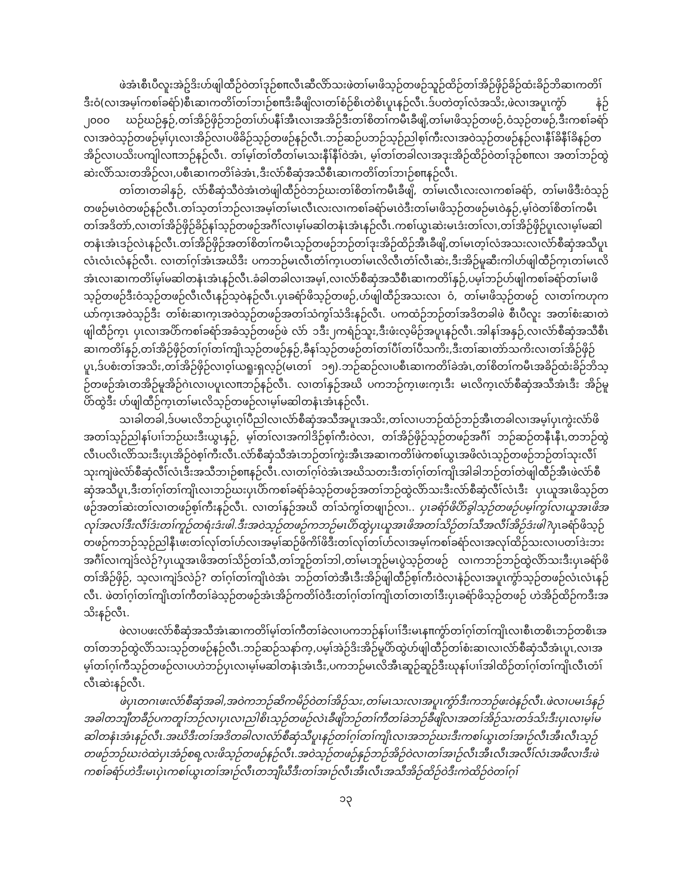ဖဲအံၤစီၤပီလူးအဲဥ်ဒိးဟ်ဖျါထီဉ်ဝဲတၢ်ဒုဉ်စπလီၤဆီလိာ်သးဖဲတၢ်မၢဖိသ့ဉ်တဖဉ်သူဉ်ထိဉ်တၢ်အိဉ်ဖှိဉ်ခိဉ်ထံးခိဉ်ဘိဆၢကတိၢ်ဒီးဝံ(လၢအမ့ၢ်ကစၢ်ခရံာ်)စီၤဆၢကတိၢ်တၢ်ဘၢဉ်စπဒီးခီဖျိလၢတၢ်စံဉ်စိၤတဲစိၤပူၤနဉ်လီၤ.ဒ်ပတဲတ့ၢ်လံအသိး,ဖဲလၢအပူၤကွံာ် နံဉ် ၂၀၀၀ ဃဉ်ဃဉ်နှဉ်,တၢ်အိဉ်ဖှိဉ်ဘဉ်တၢ်ဟ်ပနီၢ်အီၤလၢအအိဉ်ဒီးတၢ်စိတၢ်ကမီၤခီဖျိ,တၢ်မၢဖိသ့ဉ်တဖဉ်,ဝံသ့ဉ်တဖဉ်,ဒီးကစၢ်ခရံာ် လၢအဝဲသ့ဉ်တဖဉ်မ့ၢ်ပှၤလၢအိဉ်လၢပဖိခိဉ်သ့ဉ်တဖဉ်နဉ်လီၤ.ဘဉ်ဆဉ်ပဘဉ်သ့ဉ်ညါစ့ၢ်ကီးလၢအဝဲသ့ဉ်တဖဉ်နဉ်လၢနီၢ်ခိနီၢ်ခိနဉ်တအိဉ်လၢပသိးပကျါလπဘဉ်နဉ်လီၤ. တၢ်မ့ၢ်တၢ်တီတၢ်မၤသးနီၢ်နီၢ်ဝဲအံၤ, မ့ၢ်တၢ်တခါလၢအဒုးအိဉ်ထိဉ်ဝဲတၢ်ဒုဉ်စπလၢ အတၢ်ဘဉ်ထွဲဆဲးလိာ်သးတအိဉ်လၢ,ပစီၤဆၢကတိၢ်ခဲအံၤ,ဒီးလံာ်စီဆှံအသီစီၤဆၢကတိၢ်တၢ်ဘၢဉ်စπနဉ်လီၤ.
တၢ်တၢတခါနှဉ်, လံာ်စီဆှံသီဝဲအံၤတဲဖျါထီဉ်ဝဲဘဉ်ဃးတၢ်စိတၢ်ကမီၤခီဖျိ, တၢ်မၤလီၤလးလၢကစၢ်ခရံာ်, တၢ်မၢဖိဒီးဝံသ့ဉ်တဖဉ်မၤဝဲတဖဉ်နဉ်လီၤ.တၢ်သ့တၢ်ဘဉ်လၢအမ့ၢ်တၢ်မၤလီၤလးလၢကစၢ်ခရံာ်မၤဝဲဒီးတၢ်မၢဖိသ့ဉ်တဖဉ်မၤဝဲနှဉ်,မ့ၢ်ဝဲတၢ်စိတၢ်ကမီၤတၢ်အဒိတဲာ်,လၢတၢ်အိဉ်ဖှိဉ်ခိဉ်နၢ်သ့ဉ်တဖဉ်အဂီၢ်လၢမ့ၢ်မဆါတနံၤအံၤနဉ်လီၤ.ကစၢ်ယွၤဆဲးမၤဒံးတၢ်လၢ,တၢ်အိဉ်ဖှိဉ်ပူၤလၢမ့ၢ်မဆါတနံၤအံၤဒဉ်လဲၤနဉ်လီၤ.တၢ်အိဉ်ဖှိဉ်အတၢ်စိတၢ်ကမီၤသ့ဉ်တဖဉ်ဘဉ်တၢ်ဒုးအိဉ်ထိဉ်အီၤခီဖျိ,တၢ်မၤတ့ၢ်လံအသးလၢလံာ်စီဆှံအသီပူၤလံၤလံၤလံနဉ်လီၤ. လၢတၢ်ဂ့ၢ်အံၤအဃိဒီး ပကဘဉ်မၤလီၤတံၢ်က့ၤပတၢ်မၤလိလီၤတံၢ်လီၤဆဲး,ဒီးအိဉ်မူဆီးကါဟ်ဖျါထီဉ်က့ၤတၢ်မၤလိအံၤလၢဆၢကတိၢ်မ့ၢ်မဆါတနံၤအံၤနဉ်လီၤ.ခံခါတခါလၢအမ့ၢ်,လၢလံာ်စီဆှံအသီစီၤဆၢကတိၢ်နှဉ်,ပမ့ၢ်ဘဉ်ဟ်ဖျါကစၢ်ခရံာ်တၢ်မၢဖိသ့ဉ်တဖဉ်ဒီးဝံသ့ဉ်တဖဉ်လီၤလီၤနဉ်သ့ဝဲနဉ်လီၤ.ပှၤခရံာ်ဖိသ့ဉ်တဖဉ်,ဟ်ဖျါထီဉ်အသးလၢ ဝံ, တၢ်မၢဖိသ့ဉ်တဖဉ် လၢတၢ်ကဟုကယာ်က့ၤအဝဲသ့ဉ်ဒီး တၢ်စံးဆၢက့ၤအဝဲသ့ဉ်တဖဉ်အတၢ်သံကွၢ်သံဒိးနဉ်လီၤ. ပကထံဉ်ဘဉ်တၢ်အဒိတခါဖဲ စီၤပီလူး အတၢ်စံးဆၢတဲဖျါထီဉ်က့ၤ ပှၤလၢအပိာ်ကစၢ်ခရံာ်အခံသ့ဉ်တဖဉ်ဖဲ လံာ် ၁ဒီး၂ကရံဉ်သူး,ဒီးဖံးလ့မိဉ်အပူၤနဉ်လီၤ.အါနၢ်အနှဉ်,လၢလံာ်စီဆှံအသီစီၤဆၢကတိၢ်နှဉ်,တၢ်အိဉ်ဖှိဉ်တၢ်ဂ့ၢ်တၢ်ကျိၤသ့ဉ်တဖဉ်နှဉ်,ခီနၢ်သ့ဉ်တဖဉ်တၢ်တၢ်ပီၢ်တၢ်ပီသကိး,ဒီးတၢ်ဆၢတဲာ်သကိးလၢတၢ်အိဉ်ဖှိဉ်ပူၤ,ဒ်ပစံးတၢ်အသိး,တၢ်အိဉ်ဖှိဉ်လၢဝ့ၢ်ယရူးရှလ့ဉ်(မၤတၢ် ၁၅).ဘဉ်ဆဉ်လၢပစီၤဆၢကတိၢ်ခဲအံၤ,တၢ်စိတၢ်ကမီၤအခိဉ်ထံးခိဉ်ဘိသ့ဉ်တဖဉ်အံၤတအိဉ်မူအိဉ်ဂဲၤလၢပပူၤလπဘဉ်နဉ်လီၤ. လၢတၢ်နှဉ်အဃိ ပကဘဉ်က့ၤဖးက့ၤဒီး မၤလိက့ၤလံာ်စီဆှံအသီအံၤဒီး အိဉ်မူပိာ်ထွဲဒီး ဟ်ဖျါထီဉ်က့ၤတၢ်မၤလိသ့ဉ်တဖဉ်လၢမ့ၢ်မဆါတနံၤအံၤနဉ်လီၤ.
သၢခါတခါ,ဒ်ပမၤလိဘဉ်ယွၤဂ့ၢ်ပီညါလၢလံာ်စီဆှံအသီအပူၤအသိး,တၢ်လၢပဘဉ်ထံဉ်ဘဉ်အီၤတခါလၢအမ့ၢ်ပှၤကွဲးလံာ်ဖိအတၢ်သ့ဉ်ညါနၢ်ပၢၢ်ဘဉ်ဃးဒီးယွၤနှဉ်, မ့ၢ်တၢ်လၢအကါဒိဉ်စ့ၢ်ကီးဝဲလၢ, တၢ်အိဉ်ဖှိဉ်သ့ဉ်တဖဉ်အဂီၢ် ဘဉ်ဆဉ်တနီၤနီၤ,တဘဉ်ထွဲလီၤပလိၤလိာ်သးဒီးပှၤအိဉ်ဝဲစ့ၢ်ကီးလီၤ.လံာ်စီဆှံသီအံၤဘဉ်တၢ်ကွဲးအီၤအဆၢကတိၢ်ဖဲကစၢ်ယွၤအဖိလံၤသ့ဉ်တဖဉ်ဘဉ်တၢ်သုးလီၢ်သုးကျဲဖဲလံာ်စီဆှံလီၢ်လံၤဒီးအသီဘၢဉ်စπနဉ်လီၤ.လၢတၢ်ဂ့ၢ်ဝဲအံၤအဃိသတးဒီးတၢ်ဂ့ၢ်တၢ်ကျိၤအါခါဘဉ်တၢ်တဲဖျါထီဉ်အီၤဖဲလံာ်စီဆှံအသီပူၤ,ဒီးတၢ်ဂ့ၢ်တၢ်ကျိၤလၢဘဉ်ဃးပှၤပိာ်ကစၢ်ခရံာ်ခံသ့ဉ်တဖဉ်အတၢ်ဘဉ်ထွဲလိာ်သးဒီးလံာ်စီဆှံလီၢ်လံၤဒီး ပှၤယူအၤဖိသ့ဉ်တဖဉ်အတၢ်ဆဲးတၢ်လၢတဖဉ်စ့ၢ်ကီးနဉ်လီၤ. လၢတၢ်နှဉ်အဃိ တၢ်သံကွၢ်တဖျၢဉ်လၢ.. ပှၤခရံာ်ဖိပိာ်ခွါသ့ဉ်တဖဉ်ပမ့ၢ်ကွၢ်လၢယူအၤဖိအလုၢ်အလၢ်ဒီးလီၢ်ဒံးတၢ်ကူဉ်တရံးဒံးဖါ.ဒီးအဝဲသ့ဉ်တဖဉ်ကဘဉ်မၤပိာ်ထွဲပှၤယူအၤဖိအတၢ်သိဉ်တၢ်သီအလီၢ်အိဉ်ဒံးဖါ?ပှၤခရံာ်ဖိသ့ဉ်တဖဉ်ကဘဉ်သ့ဉ်ညါနီၤဖးတၢ်လုၢ်တၢ်ဟ်လၢအမ့ၢ်ဆဉ်ဖိကိၢ်ဖိဒီးတၢ်လုၢ်တၢ်ဟ်လၢအမ့ၢ်ကစၢ်ခရံာ်လၢအလုၢ်ထိဉ်သးလၢပတၢ်ဒဲးဘးအဂီၢ်လၢကျဲဒ်လဲဉ်?ပှၤယူအၤဖိအတၢ်သိဉ်တၢ်သီ,တၢ်ဘူဉ်တၢ်ဘါ,တၢ်မၤဘူဉ်မၤပွဲသ့ဉ်တဖဉ် လၢကဘဉ်ဘဉ်ထွဲလိာ်သးဒီးပှၤခရံာ်ဖိတၢ်အိဉ်ဖှိဉ်, သ့လၢကျဲဒ်လဲဉ်? တၢ်ဂ့ၢ်တၢ်ကျိၤဝဲအံၤ ဘဉ်တၢ်တဲအီၤဒီးအိဉ်ဖျါထီဉ်စ့ၢ်ကီးဝဲလၢနံဉ်လၢအပူၤကွံာ်သ့ဉ်တဖဉ်လံၤလံၤနဉ်လီၤ. ဖဲတၢ်ဂ့ၢ်တၢ်ကျိၤတၢ်ကီတၢ်ခဲသ့ဉ်တဖဉ်အံၤအိဉ်ကတိၢ်ဝဲဒီးတၢ်ဂ့ၢ်တၢ်ကျိၤတၢ်တၢတၢ်ဒီးပှၤခရံာ်ဖိသ့ဉ်တဖဉ် ဟဲအိဉ်ထိဉ်ကဒီးအသိးနဉ်လီၤ.
ဖဲလၢပဖးလံာ်စီဆှံအသီအံၤဆၢကတိၢ်မ့ၢ်တၢ်ကီတၢ်ခဲလၢပကဘဉ်နၢ်ပၢၢ်ဒီးမၤနπကွံာ်တၢ်ဂ့ၢ်တၢ်ကျိၤလၢစီၤတစိၤဘဉ်တစိၤအတၢ်တဘဉ်ထွဲလိာ်သးသ့ဉ်တဖဉ်နဉ်လီၤ.ဘဉ်ဆဉ်သနာ်က့,ပမ့ၢ်အဲဉ်ဒိးအိဉ်မူပိာ်ထွဲဟ်ဖျါထီဉ်တၢ်စံးဆၢလၢလံာ်စီဆှံသီအံၤပူၤ,လၢအမ့ၢ်တၢ်ဂ့ၢ်ကီသ့ဉ်တဖဉ်လၢပဟဲဘဉ်ပှၤလၢမ့ၢ်မဆါတနံၤအံၤဒီး,ပကဘဉ်မၤလိအီၤဆူဉ်ဆူဉ်ဒီးဃုနၢ်ပၢၢ်အါထိဉ်တၢ်ဂ့ၢ်တၢ်ကျိၤလီၤတံၢ်လီၤဆဲးနဉ်လီၤ.
ဖဲပှၤတဂၤဖးလံာ်စီဆှံအခါ,အဝဲကဘဉ်ဆိကမိဉ်ဝဲတၢ်အိဉ်သး,တၢ်မၤသးလၢအပူၤကွံာ်ဒီးကဘဉ်ဖးဝဲနဉ်လီၤ.ဖဲလၢပမၤဒ်နဉ်အခါတဘျီတခီဉ်ပကတူၢ်ဘဉ်လၢပှၤလၢညါစိၤသ့ဉ်တဖဉ်လဲၤခီဖျိဘဉ်တၢ်ကီတၢ်ခဲဘဉ်ခီဖျိလၢအတၢ်အိဉ်သးတဒ်သိးဒီးပှၤလၢမ့ၢ်မဆါတနံၤအံၤနဉ်လီၤ.အဃိဒီးတၢ်အဒိတခါလၢလံာ်စီဆှံသီပူၤနဉ်တၢ်ဂ့ၢ်တၢ်ကျိၤလၢအဘဉ်ဃးဒီးကစၢ်ယွၤတၢ်အၢဉ်လီၤအီၤလီၤသ့ဉ်တဖဉ်ဘဉ်ဃးဝဲထဲပှၤအံဉ်စရ့လးဖိသ့ဉ်တဖဉ်နဉ်လီၤ.အဝဲသ့ဉ်တဖဉ်နှဉ်ဘဉ်အိဉ်ဝဲလၢတၢ်အၢဉ်လီၤအီၤလီၤအလီၢ်လံၤအဖီလၢဒီးဖဲကစၢ်ခရံာ်ဟဲဒီးမၤပှဲၤကစၢ်ယွၤတၢ်အၢဉ်လီၤတဘျီဃီဒီးတၢ်အၢဉ်လီၤအီၤလီၤအသီအိဉ်ထိဉ်ဝဲဒီးကဲထိဉ်ဝဲတၢ်ဂ့ၢ်
၁၃